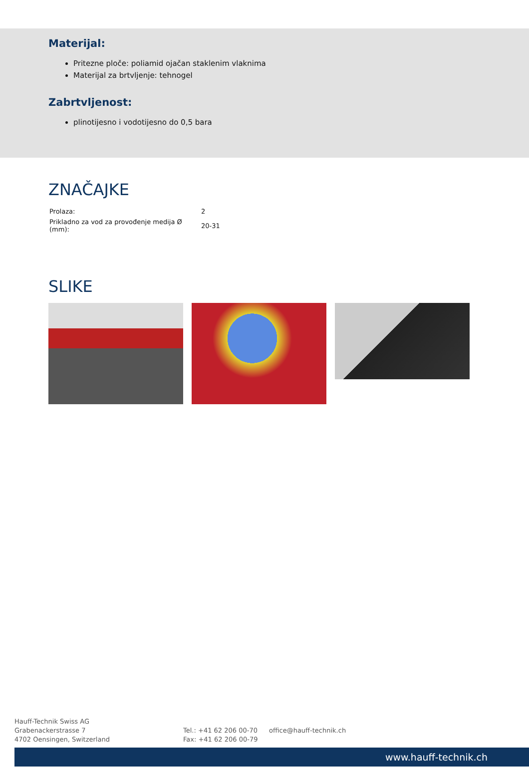Materijal:
Pritezne ploče: poliamid ojačan staklenim vlaknima
Materijal za brtvljenje: tehnogel
Zabrtvljenost:
plinotijesno i vodotijesno do 0,5 bara
ZNAČAJKE
| Prolaza: | 2 |
| Prikladno za vod za provođenje medija Ø (mm): | 20-31 |
SLIKE
Hauff-Technik Swiss AG
Grabenackerstrasse 7
4702 Oensingen, Switzerland
Tel.: +41 62 206 00-70
Fax: +41 62 206 00-79
office@hauff-technik.ch
www.hauff-technik.ch